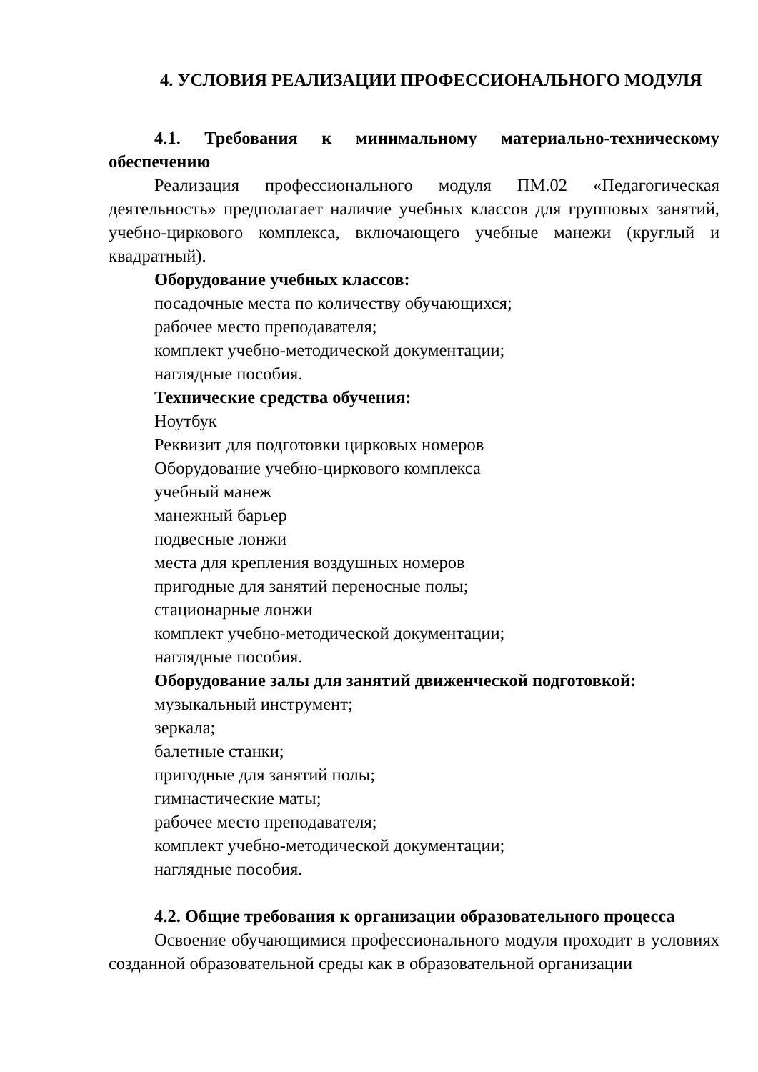4. УСЛОВИЯ РЕАЛИЗАЦИИ ПРОФЕССИОНАЛЬНОГО МОДУЛЯ
4.1. Требования к минимальному материально-техническому обеспечению
Реализация профессионального модуля ПМ.02 «Педагогическая деятельность» предполагает наличие учебных классов для групповых занятий, учебно-циркового комплекса, включающего учебные манежи (круглый и квадратный).
Оборудование учебных классов:
посадочные места по количеству обучающихся;
рабочее место преподавателя;
комплект учебно-методической документации;
наглядные пособия.
Технические средства обучения:
Ноутбук
Реквизит для подготовки цирковых номеров
Оборудование учебно-циркового комплекса
учебный манеж
манежный барьер
подвесные лонжи
места для крепления воздушных номеров
пригодные для занятий переносные полы;
стационарные лонжи
комплект учебно-методической документации;
наглядные пособия.
Оборудование залы для занятий движенческой подготовкой:
музыкальный инструмент;
зеркала;
балетные станки;
пригодные для занятий полы;
гимнастические маты;
рабочее место преподавателя;
комплект учебно-методической документации;
наглядные пособия.
4.2. Общие требования к организации образовательного процесса
Освоение обучающимися профессионального модуля проходит в условиях созданной образовательной среды как в образовательной организации